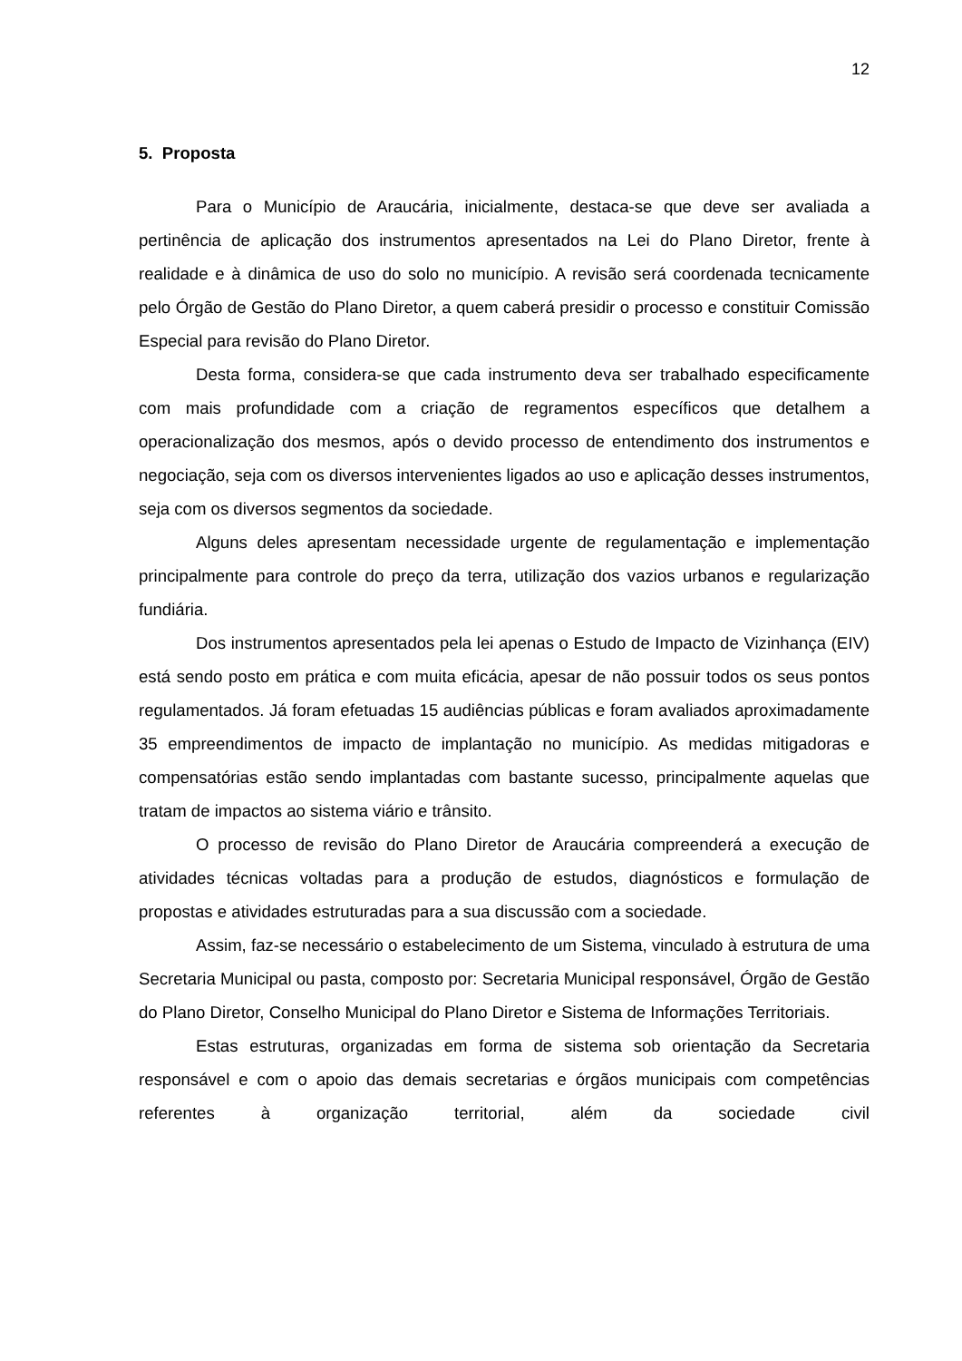12
5. Proposta
Para o Município de Araucária, inicialmente, destaca-se que deve ser avaliada a pertinência de aplicação dos instrumentos apresentados na Lei do Plano Diretor, frente à realidade e à dinâmica de uso do solo no município. A revisão será coordenada tecnicamente pelo Órgão de Gestão do Plano Diretor, a quem caberá presidir o processo e constituir Comissão Especial para revisão do Plano Diretor.
Desta forma, considera-se que cada instrumento deva ser trabalhado especificamente com mais profundidade com a criação de regramentos específicos que detalhem a operacionalização dos mesmos, após o devido processo de entendimento dos instrumentos e negociação, seja com os diversos intervenientes ligados ao uso e aplicação desses instrumentos, seja com os diversos segmentos da sociedade.
Alguns deles apresentam necessidade urgente de regulamentação e implementação principalmente para controle do preço da terra, utilização dos vazios urbanos e regularização fundiária.
Dos instrumentos apresentados pela lei apenas o Estudo de Impacto de Vizinhança (EIV) está sendo posto em prática e com muita eficácia, apesar de não possuir todos os seus pontos regulamentados. Já foram efetuadas 15 audiências públicas e foram avaliados aproximadamente 35 empreendimentos de impacto de implantação no município. As medidas mitigadoras e compensatórias estão sendo implantadas com bastante sucesso, principalmente aquelas que tratam de impactos ao sistema viário e trânsito.
O processo de revisão do Plano Diretor de Araucária compreenderá a execução de atividades técnicas voltadas para a produção de estudos, diagnósticos e formulação de propostas e atividades estruturadas para a sua discussão com a sociedade.
Assim, faz-se necessário o estabelecimento de um Sistema, vinculado à estrutura de uma Secretaria Municipal ou pasta, composto por: Secretaria Municipal responsável, Órgão de Gestão do Plano Diretor, Conselho Municipal do Plano Diretor e Sistema de Informações Territoriais.
Estas estruturas, organizadas em forma de sistema sob orientação da Secretaria responsável e com o apoio das demais secretarias e órgãos municipais com competências referentes à organização territorial, além da sociedade civil